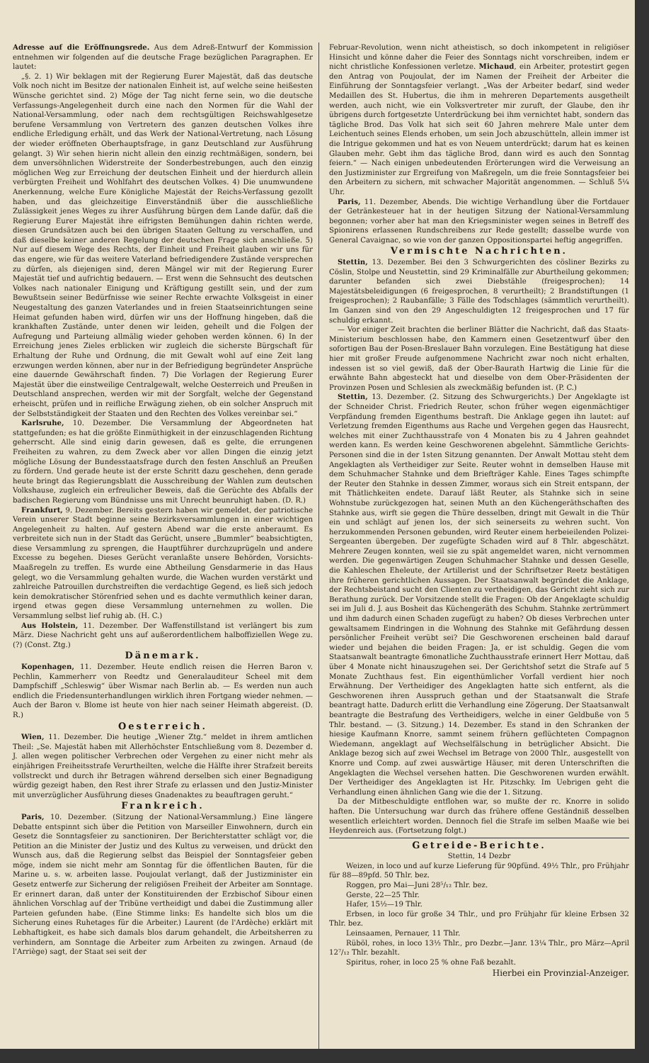Adresse auf die Eröffnungsrede. Aus dem Adreß-Entwurf der Kommission entnehmen wir folgenden auf die deutsche Frage bezüglichen Paragraphen. Er lautet:
„§. 2. 1) Wir beklagen mit der Regierung Eurer Majestät, daß das deutsche Volk noch nicht im Besitze der nationalen Einheit ist, auf welche seine heißesten Wünsche gerichtet sind. 2) Möge der Tag nicht ferne sein, wo die deutsche Verfassungs-Angelegenheit durch eine nach den Normen für die Wahl der National-Versammlung, oder nach dem rechtsgültigen Reichswahlgesetze berufene Versammlung von Vertretern des ganzen deutschen Volkes ihre endliche Erledigung erhält, und das Werk der National-Vertretung, nach Lösung der wieder eröffneten Oberhauptsfrage, in ganz Deutschland zur Ausführung gelangt. 3) Wir sehen hierin nicht allein den einzig rechtmäßigen, sondern, bei dem unversöhnlichen Widerstreite der Sonderbestrebungen, auch den einzig möglichen Weg zur Erreichung der deutschen Einheit und der hierdurch allein verbürgten Freiheit und Wohlfahrt des deutschen Volkes. 4) Die unumwundene Anerkennung, welche Eure Königliche Majestät der Reichs-Verfassung gezollt haben, und das gleichzeitige Einverständniß über die ausschließliche Zulässigkeit jenes Weges zu ihrer Ausführung bürgen dem Lande dafür, daß die Regierung Eurer Majestät ihre eifrigsten Bemühungen dahin richten werde, diesen Grundsätzen auch bei den übrigen Staaten Geltung zu verschaffen, und daß dieselbe keiner anderen Regelung der deutschen Frage sich anschließe. 5) Nur auf diesem Wege des Rechts, der Einheit und Freiheit glauben wir uns für das engere, wie für das weitere Vaterland befriedigendere Zustände versprechen zu dürfen, als diejenigen sind, deren Mängel wir mit der Regierung Eurer Majestät tief und aufrichtig bedauern. — Erst wenn die Sehnsucht des deutschen Volkes nach nationaler Einigung und Kräftigung gestillt sein, und der zum Bewußtsein seiner Bedürfnisse wie seiner Rechte erwachte Volksgeist in einer Neugestaltung des ganzen Vaterlandes und in freien Staatseinrichtungen seine Heimat gefunden haben wird, dürfen wir uns der Hoffnung hingeben, daß die krankhaften Zustände, unter denen wir leiden, geheilt und die Folgen der Aufregung und Parteiung allmälig wieder gehoben werden können. 6) In der Erreichung jenes Zieles erblicken wir zugleich die sicherste Bürgschaft für Erhaltung der Ruhe und Ordnung, die mit Gewalt wohl auf eine Zeit lang erzwungen werden können, aber nur in der Befriedigung begründeter Ansprüche eine dauernde Gewährschaft finden. 7) Die Vorlagen der Regierung Eurer Majestät über die einstweilige Centralgewalt, welche Oesterreich und Preußen in Deutschland ansprechen, werden wir mit der Sorgfalt, welche der Gegenstand erheischt, prüfen und in reifliche Erwägung ziehen, ob ein solcher Anspruch mit der Selbstständigkeit der Staaten und den Rechten des Volkes vereinbar sei.“
Karlsruhe, 10. Dezember. Die Versammlung der Abgeordneten hat stattgefunden; es hat die größte Einmüthigkeit in der einzuschlagenden Richtung geherrscht. Alle sind einig darin gewesen, daß es gelte, die errungenen Freiheiten zu wahren, zu dem Zweck aber vor allen Dingen die einzig jetzt mögliche Lösung der Bundesstaatsfrage durch den festen Anschluß an Preußen zu fördern. Und gerade heute ist der erste Schritt dazu geschehen, denn gerade heute bringt das Regierungsblatt die Ausschreibung der Wahlen zum deutschen Volkshause, zugleich ein erfreulicher Beweis, daß die Gerüchte des Abfalls der badischen Regierung vom Bündnisse uns mit Unrecht beunruhigt haben. (D. R.)
Frankfurt, 9. Dezember. Bereits gestern haben wir gemeldet, der patriotische Verein unserer Stadt beginne seine Bezirksversammlungen in einer wichtigen Angelegenheit zu halten. Auf gestern Abend war die erste anberaumt. Es verbreitete sich nun in der Stadt das Gerücht, unsere „Bummler“ beabsichtigten, diese Versammlung zu sprengen, die Hauptführer durchzuprügeln und andere Excesse zu begehen. Dieses Gerücht veranlaßte unsere Behörden, Vorsichts-Maaßregeln zu treffen. Es wurde eine Abtheilung Gensdarmerie in das Haus gelegt, wo die Versammlung gehalten wurde, die Wachen wurden verstärkt und zahlreiche Patrouillen durchstreiften die verdachtige Gegend, es ließ sich jedoch kein demokratischer Störenfried sehen und es dachte vermuthlich keiner daran, irgend etwas gegen diese Versammlung unternehmen zu wollen. Die Versammlung selbst lief ruhig ab. (H. C.)
Aus Holstein, 11. Dezember. Der Waffenstillstand ist verlängert bis zum März. Diese Nachricht geht uns auf außerordentlichem halboffiziellen Wege zu. (?) (Const. Ztg.)
Dänemark.
Kopenhagen, 11. Dezember. Heute endlich reisen die Herren Baron v. Pechlin, Kammerherr von Reedtz und Generalauditeur Scheel mit dem Dampfschiff „Schleswig“ über Wismar nach Berlin ab. — Es werden nun auch endlich die Friedensunterhandlungen wirklich ihren Fortgang wieder nehmen. — Auch der Baron v. Blome ist heute von hier nach seiner Heimath abgereist. (D. R.)
Oesterreich.
Wien, 11. Dezember. Die heutige „Wiener Ztg.“ meldet in ihrem amtlichen Theil: „Se. Majestät haben mit Allerhöchster Entschließung vom 8. Dezember d. J. allen wegen politischer Verbrechen oder Vergehen zu einer nicht mehr als einjährigen Freiheitsstrafe Verurtheilten, welche die Hälfte ihrer Strafzeit bereits vollstreckt und durch ihr Betragen während derselben sich einer Begnadigung würdig gezeigt haben, den Rest ihrer Strafe zu erlassen und den Justiz-Minister mit unverzüglicher Ausführung dieses Gnadenaktes zu beauftragen geruht.“
Frankreich.
Paris, 10. Dezember. (Sitzung der National-Versammlung.) Eine längere Debatte entspinnt sich über die Petition von Marseiller Einwohnern, durch ein Gesetz die Sonntagsfeier zu sanctioniren. Der Berichterstatter schlägt vor, die Petition an die Minister der Justiz und des Kultus zu verweisen, und drückt den Wunsch aus, daß die Regierung selbst das Beispiel der Sonntagsfeier geben möge, indem sie nicht mehr am Sonntag für die öffentlichen Bauten, für die Marine u. s. w. arbeiten lasse. Poujoulat verlangt, daß der Justizminister ein Gesetz entwerfe zur Sicherung der religiösen Freiheit der Arbeiter am Sonntage. Er erinnert daran, daß unter der Konstituirenden der Erzbischof Sibour einen ähnlichen Vorschlag auf der Tribüne vertheidigt und dabei die Zustimmung aller Parteien gefunden habe. (Eine Stimme links: Es handelte sich blos um die Sicherung eines Ruhetages für die Arbeiter.) Laurent (de l'Ardèche) erklärt mit Lebhaftigkeit, es habe sich damals blos darum gehandelt, die Arbeitsherren zu verhindern, am Sonntage die Arbeiter zum Arbeiten zu zwingen. Arnaud (de l'Arriège) sagt, der Staat sei seit der
Februar-Revolution, wenn nicht atheistisch, so doch inkompetent in religiöser Hinsicht und könne daher die Feier des Sonntags nicht vorschreiben, indem er nicht christliche Konfessionen verletze. Michaud, ein Arbeiter, protestirt gegen den Antrag von Poujoulat, der im Namen der Freiheit der Arbeiter die Einführung der Sonntagsfeier verlangt. „Was der Arbeiter bedarf, sind weder Medaillen des St. Hubertus, die ihm in mehreren Departements ausgetheilt werden, auch nicht, wie ein Volksvertreter mir zuruft, der Glaube, den ihr übrigens durch fortgesetzte Unterdrückung bei ihm vernichtet habt, sondern das tägliche Brod. Das Volk hat sich seit 60 Jahren mehrere Male unter dem Leichentuch seines Elends erhoben, um sein Joch abzuschütteln, allein immer ist die Intrigue gekommen und hat es von Neuem unterdrückt; darum hat es keinen Glauben mehr. Gebt ihm das tägliche Brod, dann wird es auch den Sonntag feiern.“ — Nach einigen unbedeutenden Erörterungen wird die Verweisung an den Justizminister zur Ergreifung von Maßregeln, um die freie Sonntagsfeier bei den Arbeitern zu sichern, mit schwacher Majorität angenommen. — Schluß 5¼ Uhr.
Paris, 11. Dezember, Abends. Die wichtige Verhandlung über die Fortdauer der Getränkesteuer hat in der heutigen Sitzung der National-Versammlung begonnen; vorher aber hat man den Kriegsminister wegen seines in Betreff des Spionirens erlassenen Rundschreibens zur Rede gestellt; dasselbe wurde von General Cavaignac, so wie von der ganzen Oppositionspartei heftig angegriffen.
Vermischte Nachrichten.
Stettin, 13. Dezember. Bei den 3 Schwurgerichten des cösliner Bezirks zu Cöslin, Stolpe und Neustettin, sind 29 Kriminalfälle zur Aburtheilung gekommen; darunter befanden sich zwei Diebstähle (freigesprochen); 14 Majestätsbeleidigungen (6 freigesprochen, 8 verurtheilt); 2 Brandstiftungen (1 freigesprochen); 2 Raubanfälle; 3 Fälle des Todschlages (sämmtlich verurtheilt). Im Ganzen sind von den 29 Angeschuldigten 12 freigesprochen und 17 für schuldig erkannt.
— Vor einiger Zeit brachten die berliner Blätter die Nachricht, daß das Staats-Ministerium beschlossen habe, den Kammern einen Gesetzentwurf über den sofortigen Bau der Posen-Breslauer Bahn vorzulegen. Eine Bestätigung hat diese hier mit großer Freude aufgenommene Nachricht zwar noch nicht erhalten, indessen ist so viel gewiß, daß der Ober-Baurath Hartwig die Linie für die erwähnte Bahn abgesteckt hat und dieselbe von dem Ober-Präsidenten der Provinzen Posen und Schlesien als zweckmäßig befunden ist. (P. C.)
Stettin, 13. Dezember. (2. Sitzung des Schwurgerichts.) Der Angeklagte ist der Schneider Christ. Friedrich Reuter, schon früher wegen eigenmächtiger Verpfändung fremden Eigenthums bestraft. Die Anklage gegen ihn lautet: auf Verletzung fremden Eigenthums aus Rache und Vergehen gegen das Hausrecht, welches mit einer Zuchthausstrafe von 4 Monaten bis zu 4 Jahren geahndet werden kann. Es werden keine Geschworenen abgelehnt. Sämmtliche Gerichts-Personen sind die in der 1sten Sitzung genannten. Der Anwalt Mottau steht dem Angeklagten als Vertheidiger zur Seite. Reuter wohnt in demselben Hause mit dem Schuhmacher Stahnke und dem Briefträger Kahle. Eines Tages schimpfte der Reuter den Stahnke in dessen Zimmer, woraus sich ein Streit entspann, der mit Thätlichkeiten endete. Darauf läßt Reuter, als Stahnke sich in seine Wohnstube zurückgezogen hat, seinen Muth an den Küchengeräthschaften des Stahnke aus, wirft sie gegen die Thüre desselben, dringt mit Gewalt in die Thür ein und schlägt auf jenen los, der sich seinerseits zu wehren sucht. Von herzukommenden Personen gebunden, wird Reuter einem herbeieilenden Polizei-Sergeanten übergeben. Der zugefügte Schaden wird auf 8 Thlr. abgeschätzt. Mehrere Zeugen konnten, weil sie zu spät angemeldet waren, nicht vernommen werden. Die gegenwärtigen Zeugen Schuhmacher Stahnke und dessen Geselle, die Kahleschen Eheleute, der Artillerist und der Schriftsetzer Reetz bestätigen ihre früheren gerichtlichen Aussagen. Der Staatsanwalt begründet die Anklage, der Rechtsbeistand sucht den Clienten zu vertheidigen, das Gericht zieht sich zur Berathung zurück. Der Vorsitzende stellt die Fragen: Ob der Angeklagte schuldig sei im Juli d. J. aus Bosheit das Küchengeräth des Schuhm. Stahnke zertrümmert und ihm dadurch einen Schaden zugefügt zu haben? Ob dieses Verbrechen unter gewaltsamem Eindringen in die Wohnung des Stahnke mit Gefährdung dessen persönlicher Freiheit verübt sei? Die Geschworenen erscheinen bald darauf wieder und bejahen die beiden Fragen: Ja, er ist schuldig. Gegen die vom Staatsanwalt beantragte 6monatliche Zuchthausstrafe erinnert Herr Mottau, daß über 4 Monate nicht hinauszugehen sei. Der Gerichtshof setzt die Strafe auf 5 Monate Zuchthaus fest. Ein eigenthümlicher Vorfall verdient hier noch Erwähnung. Der Vertheidiger des Angeklagten hatte sich entfernt, als die Geschworenen ihren Ausspruch gethan und der Staatsanwalt die Strafe beantragt hatte. Dadurch erlitt die Verhandlung eine Zögerung. Der Staatsanwalt beantragte die Bestrafung des Vertheidigers, welche in einer Geldbuße von 5 Thlr. bestand. — (3. Sitzung.) 14. Dezember. Es stand in den Schranken der hiesige Kaufmann Knorre, sammt seinem frühern geflüchteten Compagnon Wiedemann, angeklagt auf Wechselfälschung in betrüglicher Absicht. Die Anklage bezog sich auf zwei Wechsel im Betrage von 2000 Thlr., ausgestellt von Knorre und Comp. auf zwei auswärtige Häuser, mit deren Unterschriften die Angeklagten die Wechsel versehen hatten. Die Geschworenen wurden erwählt. Der Vertheidiger des Angeklagten ist Hr. Pitzschky. Im Uebrigen geht die Verhandlung einen ähnlichen Gang wie die der 1. Sitzung.
Da der Mitbeschuldigte entflohen war, so mußte der rc. Knorre in solido haften. Die Untersuchung war durch das frühere offene Geständniß desselben wesentlich erleichtert worden. Dennoch fiel die Strafe im selben Maaße wie bei Heydenreich aus. (Fortsetzung folgt.)
Getreide-Berichte.
Stettin, 14 Dezbr
Weizen, in loco und auf kurze Lieferung für 90pfünd. 49½ Thlr., pro Frühjahr für 88—89pfd. 50 Thlr. bez.
Roggen, pro Mai—Juni 28⁵/₁₂ Thlr. bez.
Gerste, 22—25 Thlr.
Hafer, 15½—19 Thlr.
Erbsen, in loco für große 34 Thlr., und pro Frühjahr für kleine Erbsen 32 Thlr. bez.
Leinsaamen, Pernauer, 11 Thlr.
Rüböl, rohes, in loco 13½ Thlr., pro Dezbr.—Janr. 13¼ Thlr., pro März—April 12⁷/₁₂ Thlr. bezahlt.
Spiritus, roher, in loco 25 % ohne Faß bezahlt.
Hierbei ein Provinzial-Anzeiger.